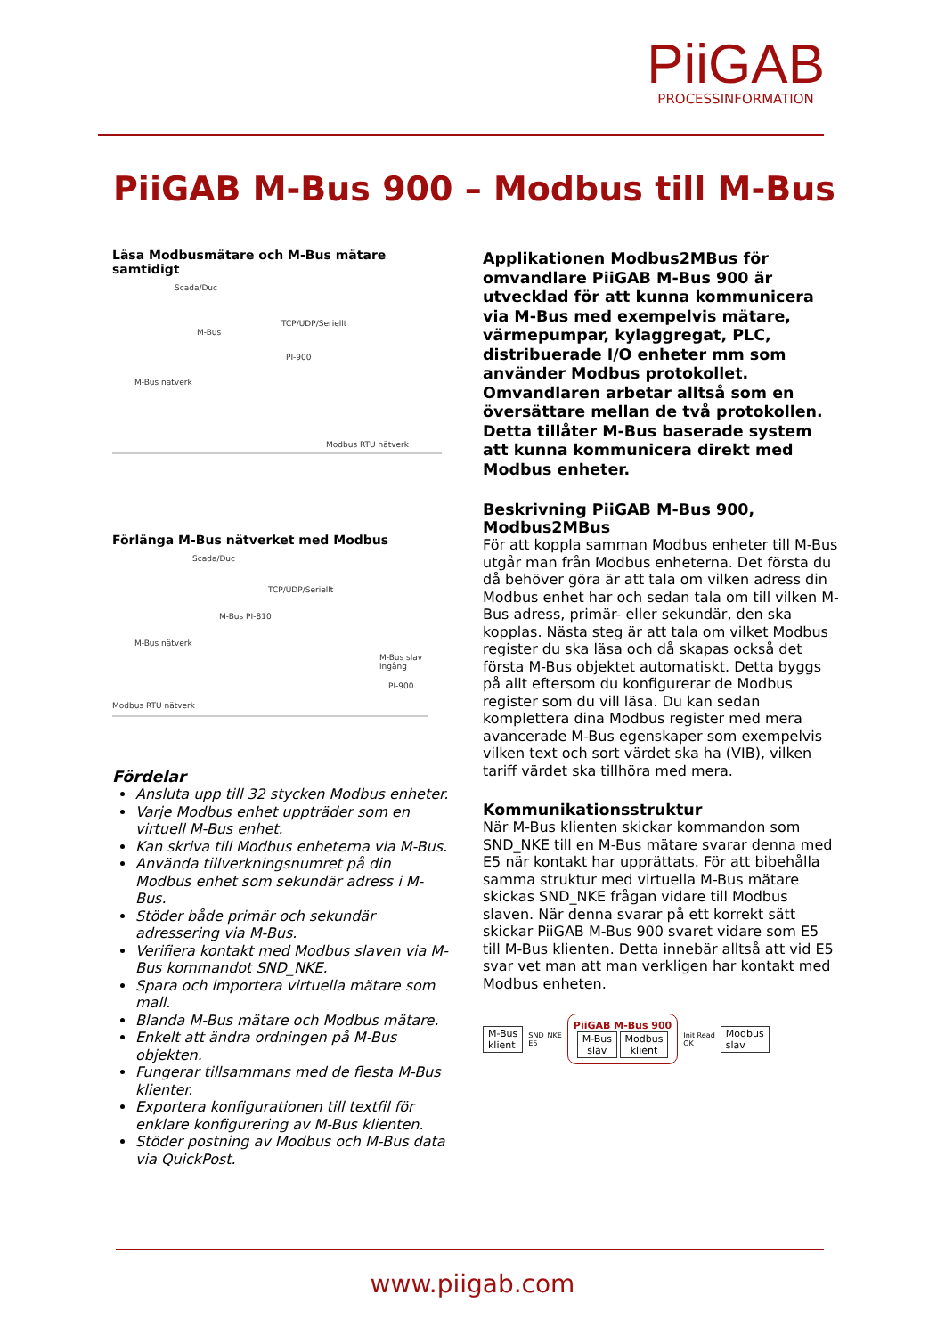PiiGAB
PROCESSINFORMATION
PiiGAB M-Bus 900 – Modbus till M-Bus
Läsa Modbusmätare och M-Bus mätare samtidigt
Scada/Duc
TCP/UDP/Seriellt
M-Bus
PI-900
M-Bus nätverk
Modbus RTU nätverk
Förlänga M-Bus nätverket med Modbus
Scada/Duc
TCP/UDP/Seriellt
M-Bus PI-810
M-Bus nätverk
M-Bus slav ingång
PI-900
Modbus RTU nätverk
Fördelar
Ansluta upp till 32 stycken Modbus enheter.
Varje Modbus enhet uppträder som en virtuell M-Bus enhet.
Kan skriva till Modbus enheterna via M-Bus.
Använda tillverkningsnumret på din Modbus enhet som sekundär adress i M-Bus.
Stöder både primär och sekundär adressering via M-Bus.
Verifiera kontakt med Modbus slaven via M-Bus kommandot SND_NKE.
Spara och importera virtuella mätare som mall.
Blanda M-Bus mätare och Modbus mätare.
Enkelt att ändra ordningen på M-Bus objekten.
Fungerar tillsammans med de flesta M-Bus klienter.
Exportera konfigurationen till textfil för enklare konfigurering av M-Bus klienten.
Stöder postning av Modbus och M-Bus data via QuickPost.
Applikationen Modbus2MBus för omvandlare PiiGAB M-Bus 900 är utvecklad för att kunna kommunicera via M-Bus med exempelvis mätare, värmepumpar, kylaggregat, PLC, distribuerade I/O enheter mm som använder Modbus protokollet. Omvandlaren arbetar alltså som en översättare mellan de två protokollen. Detta tillåter M-Bus baserade system att kunna kommunicera direkt med Modbus enheter.
Beskrivning PiiGAB M-Bus 900, Modbus2MBus
För att koppla samman Modbus enheter till M-Bus utgår man från Modbus enheterna. Det första du då behöver göra är att tala om vilken adress din Modbus enhet har och sedan tala om till vilken M-Bus adress, primär- eller sekundär, den ska kopplas. Nästa steg är att tala om vilket Modbus register du ska läsa och då skapas också det första M-Bus objektet automatiskt. Detta byggs på allt eftersom du konfigurerar de Modbus register som du vill läsa. Du kan sedan komplettera dina Modbus register med mera avancerade M-Bus egenskaper som exempelvis vilken text och sort värdet ska ha (VIB), vilken tariff värdet ska tillhöra med mera.
Kommunikationsstruktur
När M-Bus klienten skickar kommandon som SND_NKE till en M-Bus mätare svarar denna med E5 när kontakt har upprättats. För att bibehålla samma struktur med virtuella M-Bus mätare skickas SND_NKE frågan vidare till Modbus slaven. När denna svarar på ett korrekt sätt skickar PiiGAB M-Bus 900 svaret vidare som E5 till M-Bus klienten. Detta innebär alltså att vid E5 svar vet man att man verkligen har kontakt med Modbus enheten.
M-Bus
klient SND_NKE
E5 PiiGAB M-Bus 900
M-Bus
slav Modbus
klient Init Read
OK Modbus
slav
www.piigab.com